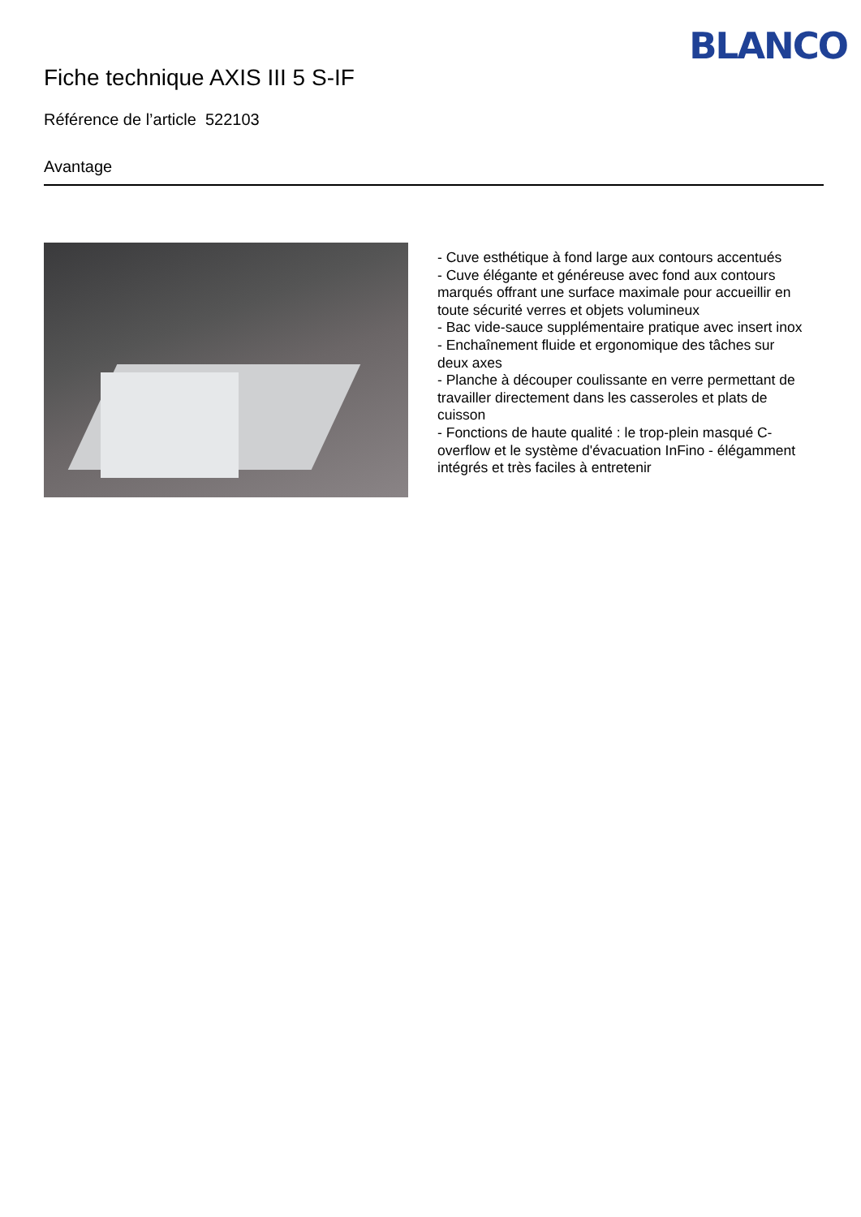BLANCO
Fiche technique AXIS III 5 S-IF
Référence de l’article 522103
Avantage
- Cuve esthétique à fond large aux contours accentués
- Cuve élégante et généreuse avec fond aux contours marqués offrant une surface maximale pour accueillir en toute sécurité verres et objets volumineux
- Bac vide-sauce supplémentaire pratique avec insert inox
- Enchaînement fluide et ergonomique des tâches sur deux axes
- Planche à découper coulissante en verre permettant de travailler directement dans les casseroles et plats de cuisson
- Fonctions de haute qualité : le trop-plein masqué C-overflow et le système d'évacuation InFino - élégamment intégrés et très faciles à entretenir